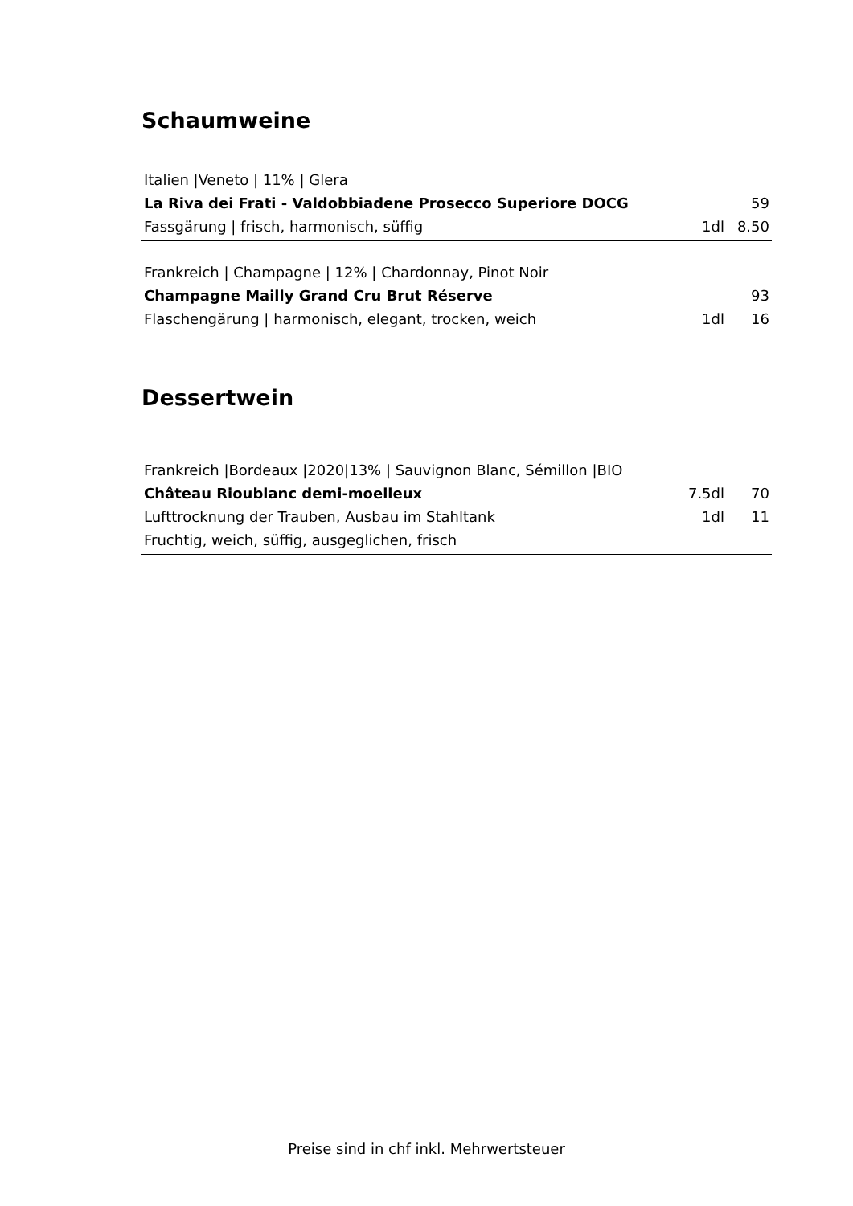Schaumweine
| Italien /Veneto / 11% / Glera | | |
| La Riva dei Frati - Valdobbiadene Prosecco Superiore DOCG | | 59 |
| Fassgärung / frisch, harmonisch, süffig | 1dl | 8.50 |
| Frankreich / Champagne / 12% / Chardonnay, Pinot Noir | | |
| Champagne Mailly Grand Cru Brut Réserve | | 93 |
| Flaschengärung / harmonisch, elegant, trocken, weich | 1dl | 16 |
Dessertwein
| Frankreich /Bordeaux /2020/13% / Sauvignon Blanc, Sémillon /BIO | | |
| Château Rioublanc demi-moelleux | 7.5dl | 70 |
| Lufttrocknung der Trauben, Ausbau im Stahltank | 1dl | 11 |
| Fruchtig, weich, süffig, ausgeglichen, frisch | | |
Preise sind in chf inkl. Mehrwertsteuer